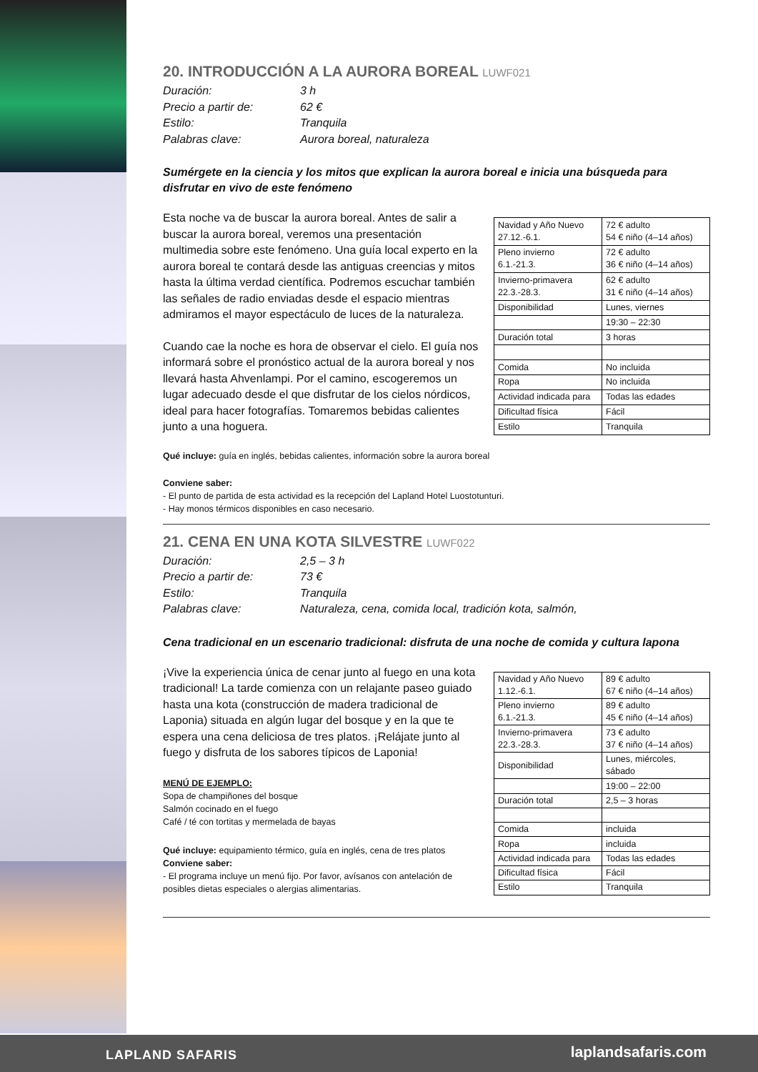20. INTRODUCCIÓN A LA AURORA BOREAL LUWF021
Duración: 3 h Precio a partir de: 62 € Estilo: Tranquila Palabras clave: Aurora boreal, naturaleza
Sumérgete en la ciencia y los mitos que explican la aurora boreal e inicia una búsqueda para disfrutar en vivo de este fenómeno
Esta noche va de buscar la aurora boreal. Antes de salir a buscar la aurora boreal, veremos una presentación multimedia sobre este fenómeno. Una guía local experto en la aurora boreal te contará desde las antiguas creencias y mitos hasta la última verdad científica. Podremos escuchar también las señales de radio enviadas desde el espacio mientras admiramos el mayor espectáculo de luces de la naturaleza.
Cuando cae la noche es hora de observar el cielo. El guía nos informará sobre el pronóstico actual de la aurora boreal y nos llevará hasta Ahvenlampi. Por el camino, escogeremos un lugar adecuado desde el que disfrutar de los cielos nórdicos, ideal para hacer fotografías. Tomaremos bebidas calientes junto a una hoguera.
| Navidad y Año Nuevo 27.12.-6.1. | 72 € adulto 54 € niño (4–14 años) |
| Pleno invierno 6.1.-21.3. | 72 € adulto 36 € niño (4–14 años) |
| Invierno-primavera 22.3.-28.3. | 62 € adulto 31 € niño (4–14 años) |
| Disponibilidad | Lunes, viernes |
| | 19:30 – 22:30 |
| Duración total | 3 horas |
| Comida | No incluida |
| Ropa | No incluida |
| Actividad indicada para | Todas las edades |
| Dificultad física | Fácil |
| Estilo | Tranquila |
Qué incluye: guía en inglés, bebidas calientes, información sobre la aurora boreal
Conviene saber:
- El punto de partida de esta actividad es la recepción del Lapland Hotel Luostotunturi.
- Hay monos térmicos disponibles en caso necesario.
21. CENA EN UNA KOTA SILVESTRE LUWF022
Duración: 2,5 – 3 h Precio a partir de: 73 € Estilo: Tranquila Palabras clave: Naturaleza, cena, comida local, tradición kota, salmón,
Cena tradicional en un escenario tradicional: disfruta de una noche de comida y cultura lapona
¡Vive la experiencia única de cenar junto al fuego en una kota tradicional! La tarde comienza con un relajante paseo guiado hasta una kota (construcción de madera tradicional de Laponia) situada en algún lugar del bosque y en la que te espera una cena deliciosa de tres platos. ¡Relájate junto al fuego y disfruta de los sabores típicos de Laponia!
MENÚ DE EJEMPLO:
Sopa de champiñones del bosque
Salmón cocinado en el fuego
Café / té con tortitas y mermelada de bayas
Qué incluye: equipamiento térmico, guía en inglés, cena de tres platos
Conviene saber:
- El programa incluye un menú fijo. Por favor, avísanos con antelación de posibles dietas especiales o alergias alimentarias.
| Navidad y Año Nuevo 1.12.-6.1. | 89 € adulto 67 € niño (4–14 años) |
| Pleno invierno 6.1.-21.3. | 89 € adulto 45 € niño (4–14 años) |
| Invierno-primavera 22.3.-28.3. | 73 € adulto 37 € niño (4–14 años) |
| Disponibilidad | Lunes, miércoles, sábado |
| | 19:00 – 22:00 |
| Duración total | 2,5 – 3 horas |
| Comida | incluida |
| Ropa | incluida |
| Actividad indicada para | Todas las edades |
| Dificultad física | Fácil |
| Estilo | Tranquila |
LAPLAND SAFARIS laplandsafaris.com